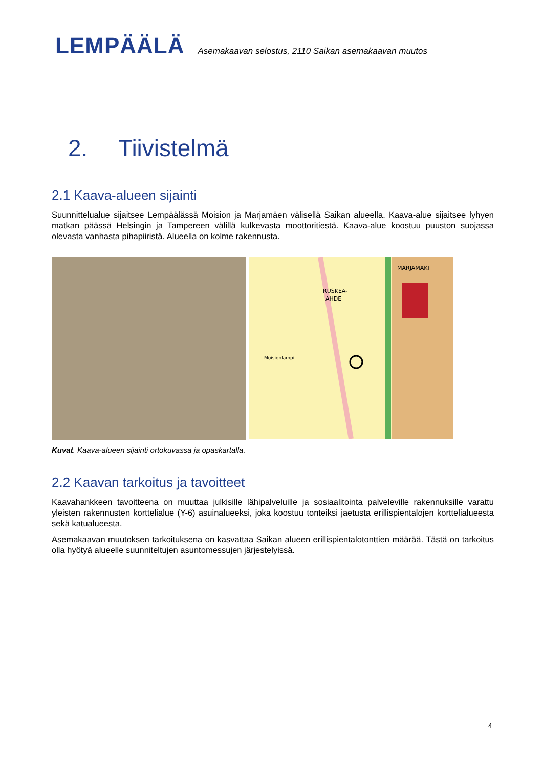LEMPÄÄLÄ
Asemakaavan selostus, 2110 Saikan asemakaavan muutos
2. Tiivistelmä
2.1 Kaava-alueen sijainti
Suunnittelualue sijaitsee Lempäälässä Moision ja Marjamäen välisellä Saikan alueella. Kaava-alue sijaitsee lyhyen matkan päässä Helsingin ja Tampereen välillä kulkevasta moottoritiestä. Kaava-alue koostuu puuston suojassa olevasta vanhasta pihapiiristä. Alueella on kolme rakennusta.
MARJAMÄKI
RUSKEA-
AHDE
Moisionlampi
Kuvat. Kaava-alueen sijainti ortokuvassa ja opaskartalla.
2.2 Kaavan tarkoitus ja tavoitteet
Kaavahankkeen tavoitteena on muuttaa julkisille lähipalveluille ja sosiaalitointa palveleville rakennuksille varattu yleisten rakennusten korttelialue (Y-6) asuinalueeksi, joka koostuu tonteiksi jaetusta erillispientalojen korttelialueesta sekä katualueesta.
Asemakaavan muutoksen tarkoituksena on kasvattaa Saikan alueen erillispientalotonttien määrää. Tästä on tarkoitus olla hyötyä alueelle suunniteltujen asuntomessujen järjestelyissä.
4